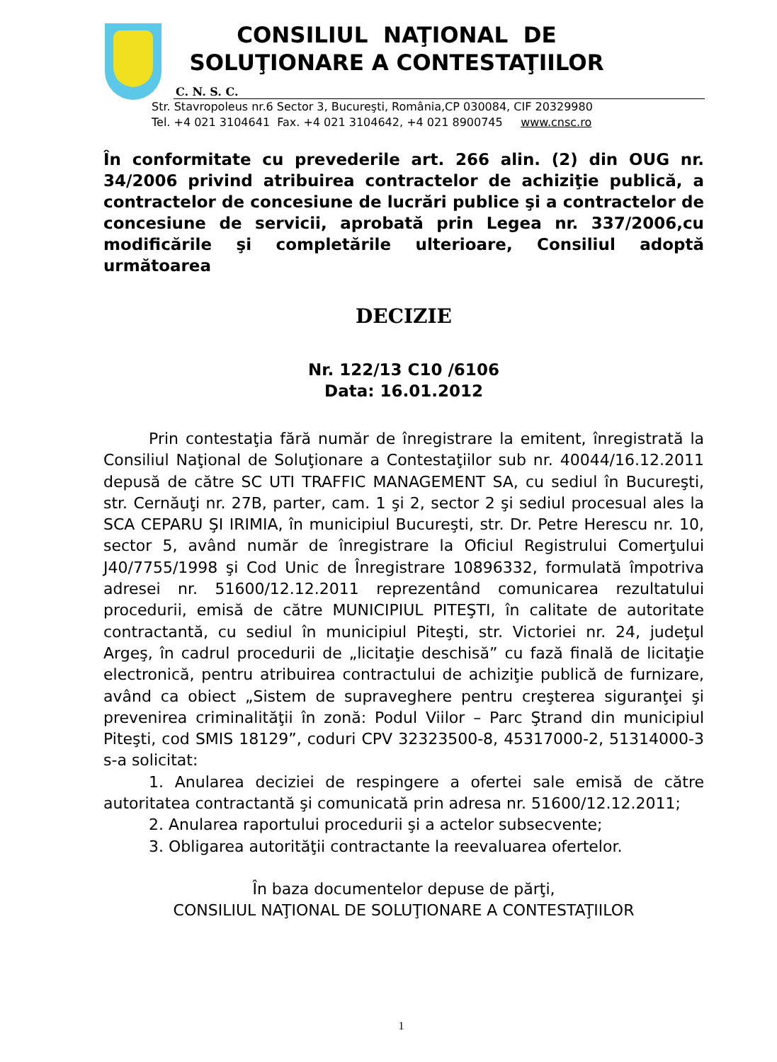CONSILIUL NAŢIONAL DE
SOLUŢIONARE A CONTESTAŢIILOR
C. N. S. C.
Str. Stavropoleus nr.6 Sector 3, Bucureşti, România,CP 030084, CIF 20329980
Tel. +4 021 3104641 Fax. +4 021 3104642, +4 021 8900745 www.cnsc.ro
În conformitate cu prevederile art. 266 alin. (2) din OUG nr. 34/2006 privind atribuirea contractelor de achiziţie publică, a contractelor de concesiune de lucrări publice şi a contractelor de concesiune de servicii, aprobată prin Legea nr. 337/2006,cu modificările şi completările ulterioare, Consiliul adoptă următoarea
DECIZIE
Nr. 122/13 C10 /6106
Data: 16.01.2012
Prin contestaţia fără număr de înregistrare la emitent, înregistrată la Consiliul Naţional de Soluţionare a Contestaţiilor sub nr. 40044/16.12.2011 depusă de către SC UTI TRAFFIC MANAGEMENT SA, cu sediul în Bucureşti, str. Cernăuţi nr. 27B, parter, cam. 1 şi 2, sector 2 şi sediul procesual ales la SCA CEPARU ŞI IRIMIA, în municipiul Bucureşti, str. Dr. Petre Herescu nr. 10, sector 5, având număr de înregistrare la Oficiul Registrului Comerţului J40/7755/1998 şi Cod Unic de Înregistrare 10896332, formulată împotriva adresei nr. 51600/12.12.2011 reprezentând comunicarea rezultatului procedurii, emisă de către MUNICIPIUL PITEŞTI, în calitate de autoritate contractantă, cu sediul în municipiul Piteşti, str. Victoriei nr. 24, judeţul Argeş, în cadrul procedurii de „licitaţie deschisă” cu fază finală de licitaţie electronică, pentru atribuirea contractului de achiziţie publică de furnizare, având ca obiect „Sistem de supraveghere pentru creşterea siguranţei şi prevenirea criminalităţii în zonă: Podul Viilor – Parc Ştrand din municipiul Piteşti, cod SMIS 18129”, coduri CPV 32323500-8, 45317000-2, 51314000-3 s-a solicitat:
1. Anularea deciziei de respingere a ofertei sale emisă de către autoritatea contractantă şi comunicată prin adresa nr. 51600/12.12.2011;
2. Anularea raportului procedurii şi a actelor subsecvente;
3. Obligarea autorităţii contractante la reevaluarea ofertelor.
În baza documentelor depuse de părţi,
CONSILIUL NAŢIONAL DE SOLUŢIONARE A CONTESTAŢIILOR
1